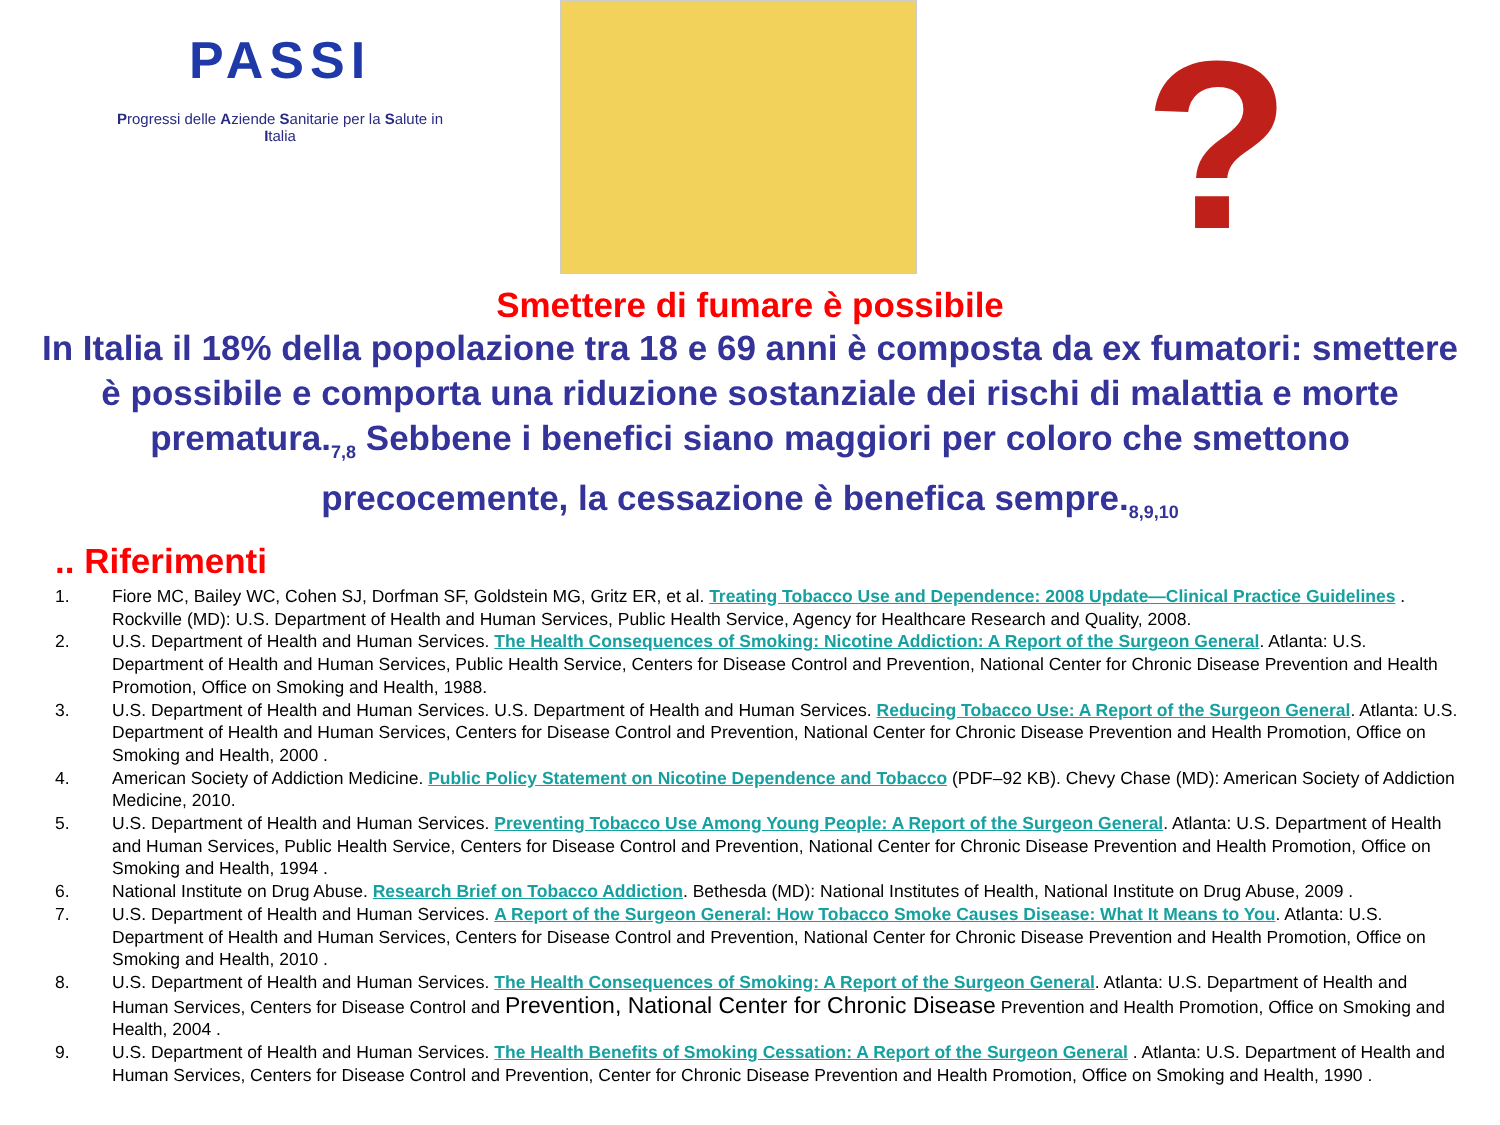PASSI
Progressi delle Aziende Sanitarie per la Salute in
Italia
?
Smettere di fumare è possibile
In Italia il 18% della popolazione tra 18 e 69 anni è composta da ex fumatori: smettere è possibile e comporta una riduzione sostanziale dei rischi di malattia e morte prematura.<sub>7,8</sub> Sebbene i benefici siano maggiori per coloro che smettono precocemente, la cessazione è benefica sempre.<sub>8,9,10</sub>
.. Riferimenti
1. Fiore MC, Bailey WC, Cohen SJ, Dorfman SF, Goldstein MG, Gritz ER, et al. Treating Tobacco Use and Dependence: 2008 Update—Clinical Practice Guidelines . Rockville (MD): U.S. Department of Health and Human Services, Public Health Service, Agency for Healthcare Research and Quality, 2008.
2. U.S. Department of Health and Human Services. The Health Consequences of Smoking: Nicotine Addiction: A Report of the Surgeon General. Atlanta: U.S. Department of Health and Human Services, Public Health Service, Centers for Disease Control and Prevention, National Center for Chronic Disease Prevention and Health Promotion, Office on Smoking and Health, 1988.
3. U.S. Department of Health and Human Services. U.S. Department of Health and Human Services. Reducing Tobacco Use: A Report of the Surgeon General. Atlanta: U.S. Department of Health and Human Services, Centers for Disease Control and Prevention, National Center for Chronic Disease Prevention and Health Promotion, Office on Smoking and Health, 2000 .
4. American Society of Addiction Medicine. Public Policy Statement on Nicotine Dependence and Tobacco (PDF–92 KB). Chevy Chase (MD): American Society of Addiction Medicine, 2010.
5. U.S. Department of Health and Human Services. Preventing Tobacco Use Among Young People: A Report of the Surgeon General. Atlanta: U.S. Department of Health and Human Services, Public Health Service, Centers for Disease Control and Prevention, National Center for Chronic Disease Prevention and Health Promotion, Office on Smoking and Health, 1994 .
6. National Institute on Drug Abuse. Research Brief on Tobacco Addiction. Bethesda (MD): National Institutes of Health, National Institute on Drug Abuse, 2009 .
7. U.S. Department of Health and Human Services. A Report of the Surgeon General: How Tobacco Smoke Causes Disease: What It Means to You. Atlanta: U.S. Department of Health and Human Services, Centers for Disease Control and Prevention, National Center for Chronic Disease Prevention and Health Promotion, Office on Smoking and Health, 2010 .
8. U.S. Department of Health and Human Services. The Health Consequences of Smoking: A Report of the Surgeon General. Atlanta: U.S. Department of Health and Human Services, Centers for Disease Control and Prevention, National Center for Chronic Disease Prevention and Health Promotion, Office on Smoking and Health, 2004 .
9. U.S. Department of Health and Human Services. The Health Benefits of Smoking Cessation: A Report of the Surgeon General . Atlanta: U.S. Department of Health and Human Services, Centers for Disease Control and Prevention, Center for Chronic Disease Prevention and Health Promotion, Office on Smoking and Health, 1990 .